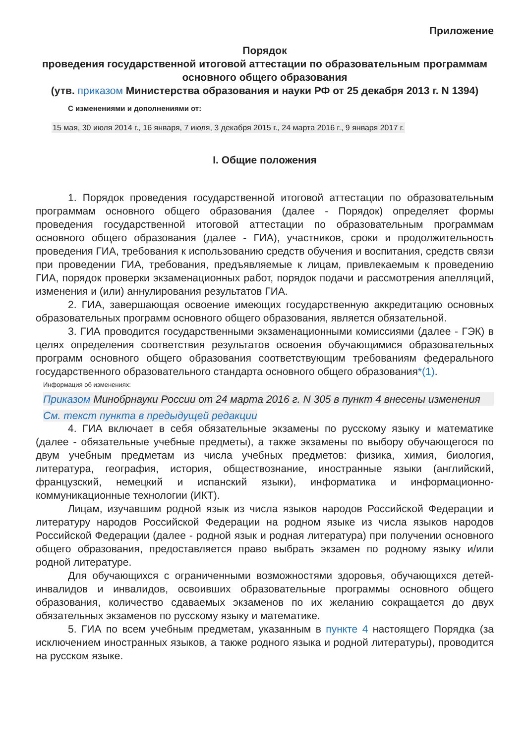Приложение
Порядок
проведения государственной итоговой аттестации по образовательным программам основного общего образования
(утв. приказом Министерства образования и науки РФ от 25 декабря 2013 г. N 1394)
С изменениями и дополнениями от:
15 мая, 30 июля 2014 г., 16 января, 7 июля, 3 декабря 2015 г., 24 марта 2016 г., 9 января 2017 г.
I. Общие положения
1. Порядок проведения государственной итоговой аттестации по образовательным программам основного общего образования (далее - Порядок) определяет формы проведения государственной итоговой аттестации по образовательным программам основного общего образования (далее - ГИА), участников, сроки и продолжительность проведения ГИА, требования к использованию средств обучения и воспитания, средств связи при проведении ГИА, требования, предъявляемые к лицам, привлекаемым к проведению ГИА, порядок проверки экзаменационных работ, порядок подачи и рассмотрения апелляций, изменения и (или) аннулирования результатов ГИА.
2. ГИА, завершающая освоение имеющих государственную аккредитацию основных образовательных программ основного общего образования, является обязательной.
3. ГИА проводится государственными экзаменационными комиссиями (далее - ГЭК) в целях определения соответствия результатов освоения обучающимися образовательных программ основного общего образования соответствующим требованиям федерального государственного образовательного стандарта основного общего образования*(1).
Информация об изменениях:
Приказом Минобрнауки России от 24 марта 2016 г. N 305 в пункт 4 внесены изменения
См. текст пункта в предыдущей редакции
4. ГИА включает в себя обязательные экзамены по русскому языку и математике (далее - обязательные учебные предметы), а также экзамены по выбору обучающегося по двум учебным предметам из числа учебных предметов: физика, химия, биология, литература, география, история, обществознание, иностранные языки (английский, французский, немецкий и испанский языки), информатика и информационно-коммуникационные технологии (ИКТ).
Лицам, изучавшим родной язык из числа языков народов Российской Федерации и литературу народов Российской Федерации на родном языке из числа языков народов Российской Федерации (далее - родной язык и родная литература) при получении основного общего образования, предоставляется право выбрать экзамен по родному языку и/или родной литературе.
Для обучающихся с ограниченными возможностями здоровья, обучающихся детей-инвалидов и инвалидов, освоивших образовательные программы основного общего образования, количество сдаваемых экзаменов по их желанию сокращается до двух обязательных экзаменов по русскому языку и математике.
5. ГИА по всем учебным предметам, указанным в пункте 4 настоящего Порядка (за исключением иностранных языков, а также родного языка и родной литературы), проводится на русском языке.